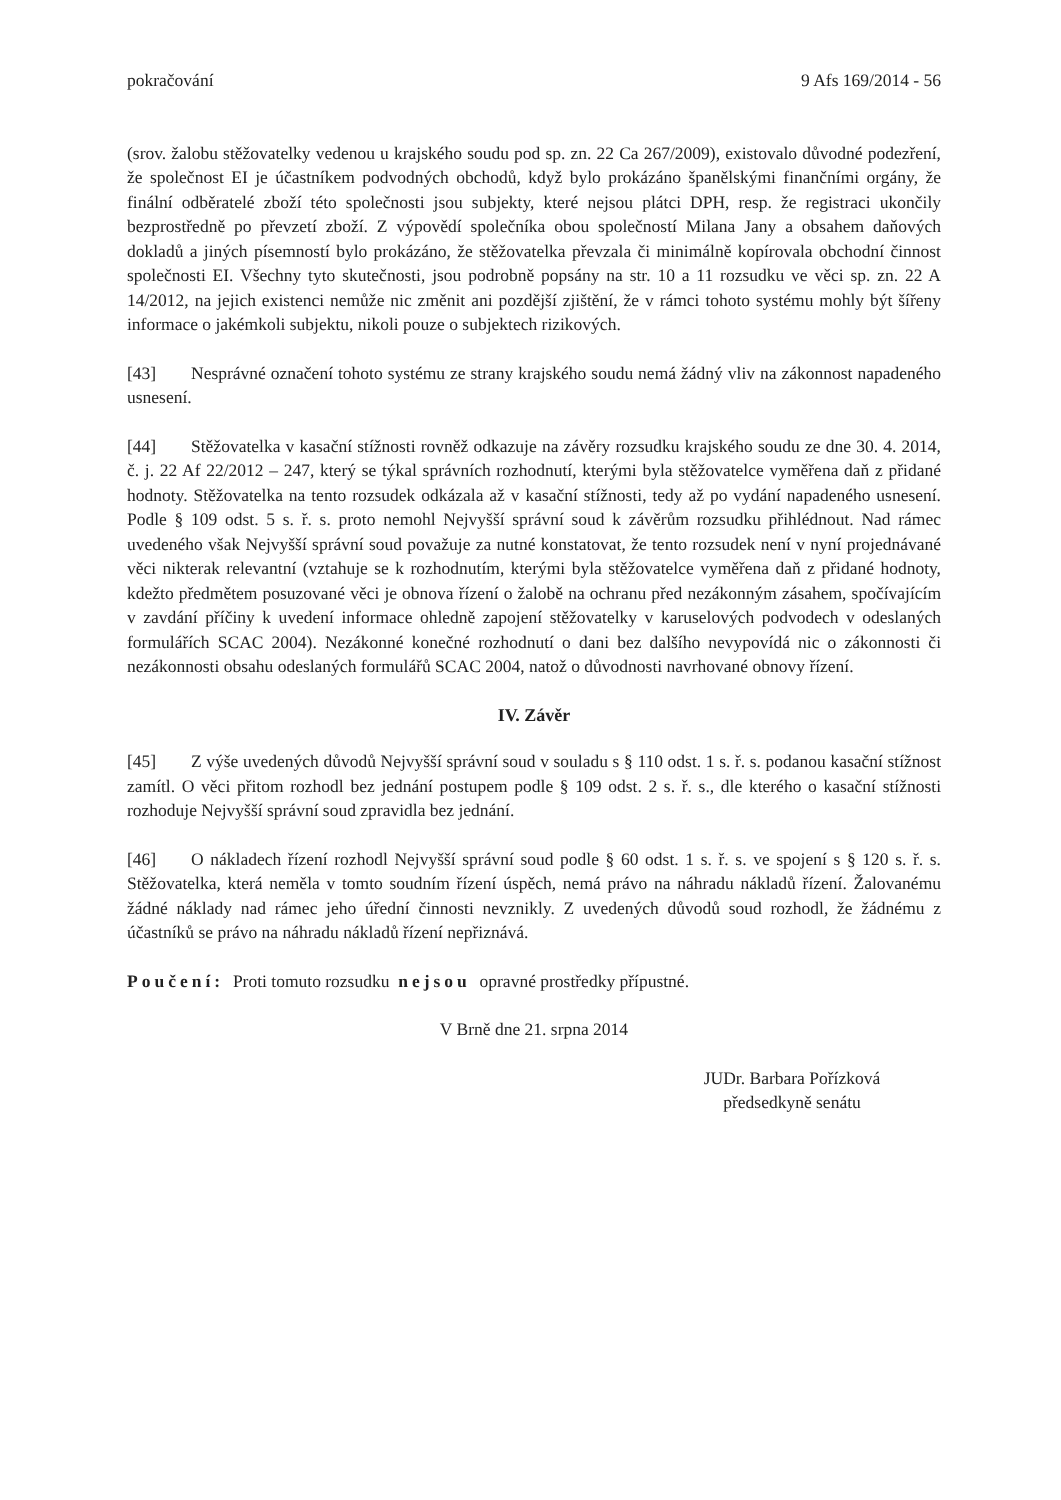pokračování 9 Afs 169/2014 - 56
(srov. žalobu stěžovatelky vedenou u krajského soudu pod sp. zn. 22 Ca 267/2009), existovalo důvodné podezření, že společnost EI je účastníkem podvodných obchodů, když bylo prokázáno španělskými finančními orgány, že finální odběratelé zboží této společnosti jsou subjekty, které nejsou plátci DPH, resp. že registraci ukončily bezprostředně po převzetí zboží. Z výpovědí společníka obou společností Milana Jany a obsahem daňových dokladů a jiných písemností bylo prokázáno, že stěžovatelka převzala či minimálně kopírovala obchodní činnost společnosti EI. Všechny tyto skutečnosti, jsou podrobně popsány na str. 10 a 11 rozsudku ve věci sp. zn. 22 A 14/2012, na jejich existenci nemůže nic změnit ani pozdější zjištění, že v rámci tohoto systému mohly být šířeny informace o jakémkoli subjektu, nikoli pouze o subjektech rizikových.
[43] Nesprávné označení tohoto systému ze strany krajského soudu nemá žádný vliv na zákonnost napadeného usnesení.
[44] Stěžovatelka v kasační stížnosti rovněž odkazuje na závěry rozsudku krajského soudu ze dne 30. 4. 2014, č. j. 22 Af 22/2012 – 247, který se týkal správních rozhodnutí, kterými byla stěžovatelce vyměřena daň z přidané hodnoty. Stěžovatelka na tento rozsudek odkázala až v kasační stížnosti, tedy až po vydání napadeného usnesení. Podle § 109 odst. 5 s. ř. s. proto nemohl Nejvyšší správní soud k závěrům rozsudku přihlédnout. Nad rámec uvedeného však Nejvyšší správní soud považuje za nutné konstatovat, že tento rozsudek není v nyní projednávané věci nikterak relevantní (vztahuje se k rozhodnutím, kterými byla stěžovatelce vyměřena daň z přidané hodnoty, kdežto předmětem posuzované věci je obnova řízení o žalobě na ochranu před nezákonným zásahem, spočívajícím v zavdání příčiny k uvedení informace ohledně zapojení stěžovatelky v karuselových podvodech v odeslaných formulářích SCAC 2004). Nezákonné konečné rozhodnutí o dani bez dalšího nevypovídá nic o zákonnosti či nezákonnosti obsahu odeslaných formulářů SCAC 2004, natož o důvodnosti navrhované obnovy řízení.
IV. Závěr
[45] Z výše uvedených důvodů Nejvyšší správní soud v souladu s § 110 odst. 1 s. ř. s. podanou kasační stížnost zamítl. O věci přitom rozhodl bez jednání postupem podle § 109 odst. 2 s. ř. s., dle kterého o kasační stížnosti rozhoduje Nejvyšší správní soud zpravidla bez jednání.
[46] O nákladech řízení rozhodl Nejvyšší správní soud podle § 60 odst. 1 s. ř. s. ve spojení s § 120 s. ř. s. Stěžovatelka, která neměla v tomto soudním řízení úspěch, nemá právo na náhradu nákladů řízení. Žalovanému žádné náklady nad rámec jeho úřední činnosti nevznikly. Z uvedených důvodů soud rozhodl, že žádnému z účastníků se právo na náhradu nákladů řízení nepřiznává.
Poučení: Proti tomuto rozsudku nejsou opravné prostředky přípustné.
V Brně dne 21. srpna 2014
JUDr. Barbara Pořízková
předsedkyně senátu